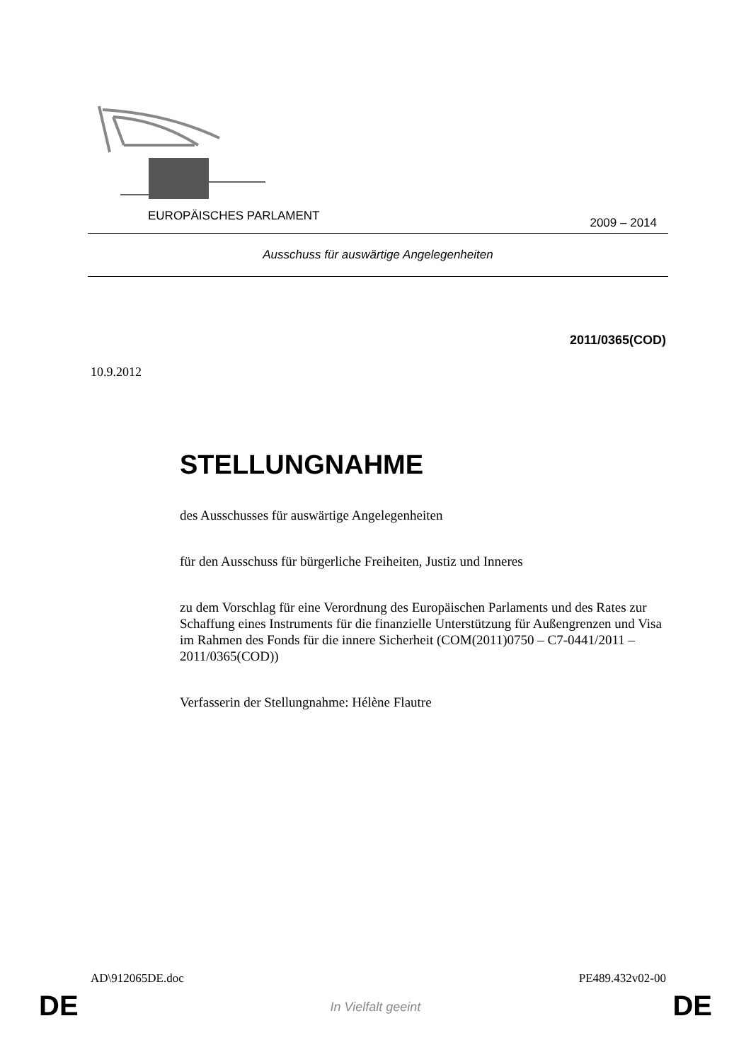EUROPÄISCHES PARLAMENT 2009 – 2014
Ausschuss für auswärtige Angelegenheiten
2011/0365(COD)
10.9.2012
STELLUNGNAHME
des Ausschusses für auswärtige Angelegenheiten
für den Ausschuss für bürgerliche Freiheiten, Justiz und Inneres
zu dem Vorschlag für eine Verordnung des Europäischen Parlaments und des Rates zur Schaffung eines Instruments für die finanzielle Unterstützung für Außengrenzen und Visa im Rahmen des Fonds für die innere Sicherheit (COM(2011)0750 – C7-0441/2011 – 2011/0365(COD))
Verfasserin der Stellungnahme: Hélène Flautre
AD\912065DE.doc PE489.432v02-00
DE
In Vielfalt geeint DE